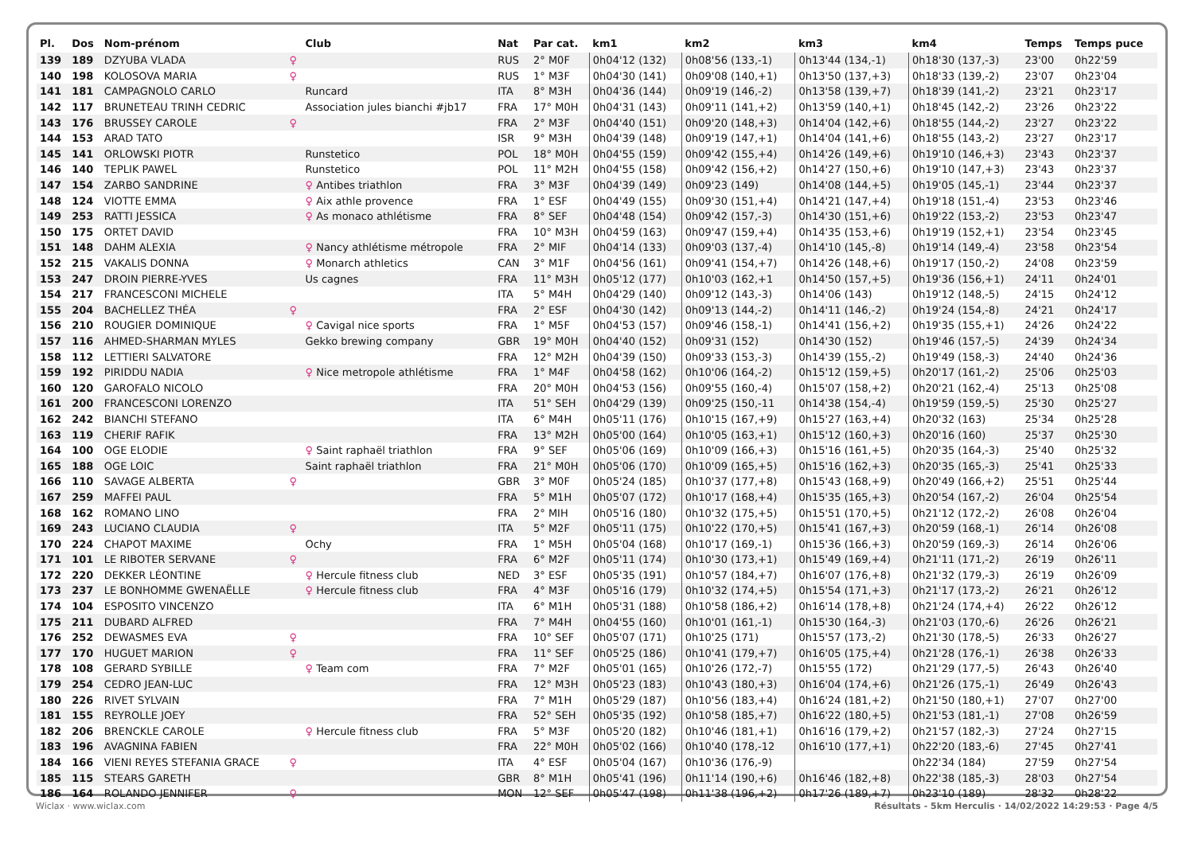| Pl. | Dos | Nom-prénom | | Club | Nat | Par cat. | km1 | km2 | km3 | km4 | Temps | Temps puce |
| --- | --- | --- | --- | --- | --- | --- | --- | --- | --- | --- | --- | --- |
| 139 | 189 | DZYUBA VLADA | ♀ | | RUS | 2° M0F | 0h04'12 (132) | 0h08'56 (133,-1) | 0h13'44 (134,-1) | 0h18'30 (137,-3) | 23'00 | 0h22'59 |
| 140 | 198 | KOLOSOVA MARIA | ♀ | | RUS | 1° M3F | 0h04'30 (141) | 0h09'08 (140,+1) | 0h13'50 (137,+3) | 0h18'33 (139,-2) | 23'07 | 0h23'04 |
| 141 | 181 | CAMPAGNOLO CARLO | | Runcard | ITA | 8° M3H | 0h04'36 (144) | 0h09'19 (146,-2) | 0h13'58 (139,+7) | 0h18'39 (141,-2) | 23'21 | 0h23'17 |
| 142 | 117 | BRUNETEAU TRINH CEDRIC | | Association jules bianchi #jb17 | FRA | 17° M0H | 0h04'31 (143) | 0h09'11 (141,+2) | 0h13'59 (140,+1) | 0h18'45 (142,-2) | 23'26 | 0h23'22 |
| 143 | 176 | BRUSSEY CAROLE | ♀ | | FRA | 2° M3F | 0h04'40 (151) | 0h09'20 (148,+3) | 0h14'04 (142,+6) | 0h18'55 (144,-2) | 23'27 | 0h23'22 |
| 144 | 153 | ARAD TATO | | | ISR | 9° M3H | 0h04'39 (148) | 0h09'19 (147,+1) | 0h14'04 (141,+6) | 0h18'55 (143,-2) | 23'27 | 0h23'17 |
| 145 | 141 | ORLOWSKI PIOTR | | Runstetico | POL | 18° M0H | 0h04'55 (159) | 0h09'42 (155,+4) | 0h14'26 (149,+6) | 0h19'10 (146,+3) | 23'43 | 0h23'37 |
| 146 | 140 | TEPLIK PAWEL | | Runstetico | POL | 11° M2H | 0h04'55 (158) | 0h09'42 (156,+2) | 0h14'27 (150,+6) | 0h19'10 (147,+3) | 23'43 | 0h23'37 |
| 147 | 154 | ZARBO SANDRINE | | ♀ Antibes triathlon | FRA | 3° M3F | 0h04'39 (149) | 0h09'23 (149) | 0h14'08 (144,+5) | 0h19'05 (145,-1) | 23'44 | 0h23'37 |
| 148 | 124 | VIOTTE EMMA | | ♀ Aix athle provence | FRA | 1° ESF | 0h04'49 (155) | 0h09'30 (151,+4) | 0h14'21 (147,+4) | 0h19'18 (151,-4) | 23'53 | 0h23'46 |
| 149 | 253 | RATTI JESSICA | | ♀ As monaco athlétisme | FRA | 8° SEF | 0h04'48 (154) | 0h09'42 (157,-3) | 0h14'30 (151,+6) | 0h19'22 (153,-2) | 23'53 | 0h23'47 |
| 150 | 175 | ORTET DAVID | | | FRA | 10° M3H | 0h04'59 (163) | 0h09'47 (159,+4) | 0h14'35 (153,+6) | 0h19'19 (152,+1) | 23'54 | 0h23'45 |
| 151 | 148 | DAHM ALEXIA | | ♀ Nancy athlétisme métropole | FRA | 2° MIF | 0h04'14 (133) | 0h09'03 (137,-4) | 0h14'10 (145,-8) | 0h19'14 (149,-4) | 23'58 | 0h23'54 |
| 152 | 215 | VAKALIS DONNA | | ♀ Monarch athletics | CAN | 3° M1F | 0h04'56 (161) | 0h09'41 (154,+7) | 0h14'26 (148,+6) | 0h19'17 (150,-2) | 24'08 | 0h23'59 |
| 153 | 247 | DROIN PIERRE-YVES | | Us cagnes | FRA | 11° M3H | 0h05'12 (177) | 0h10'03 (162,+1 | 0h14'50 (157,+5) | 0h19'36 (156,+1) | 24'11 | 0h24'01 |
| 154 | 217 | FRANCESCONI MICHELE | | | ITA | 5° M4H | 0h04'29 (140) | 0h09'12 (143,-3) | 0h14'06 (143) | 0h19'12 (148,-5) | 24'15 | 0h24'12 |
| 155 | 204 | BACHELLEZ THÉA | ♀ | | FRA | 2° ESF | 0h04'30 (142) | 0h09'13 (144,-2) | 0h14'11 (146,-2) | 0h19'24 (154,-8) | 24'21 | 0h24'17 |
| 156 | 210 | ROUGIER DOMINIQUE | | ♀ Cavigal nice sports | FRA | 1° M5F | 0h04'53 (157) | 0h09'46 (158,-1) | 0h14'41 (156,+2) | 0h19'35 (155,+1) | 24'26 | 0h24'22 |
| 157 | 116 | AHMED-SHARMAN MYLES | | Gekko brewing company | GBR | 19° M0H | 0h04'40 (152) | 0h09'31 (152) | 0h14'30 (152) | 0h19'46 (157,-5) | 24'39 | 0h24'34 |
| 158 | 112 | LETTIERI SALVATORE | | | FRA | 12° M2H | 0h04'39 (150) | 0h09'33 (153,-3) | 0h14'39 (155,-2) | 0h19'49 (158,-3) | 24'40 | 0h24'36 |
| 159 | 192 | PIRIDDU NADIA | | ♀ Nice metropole athlétisme | FRA | 1° M4F | 0h04'58 (162) | 0h10'06 (164,-2) | 0h15'12 (159,+5) | 0h20'17 (161,-2) | 25'06 | 0h25'03 |
| 160 | 120 | GAROFALO NICOLO | | | FRA | 20° M0H | 0h04'53 (156) | 0h09'55 (160,-4) | 0h15'07 (158,+2) | 0h20'21 (162,-4) | 25'13 | 0h25'08 |
| 161 | 200 | FRANCESCONI LORENZO | | | ITA | 51° SEH | 0h04'29 (139) | 0h09'25 (150,-11 | 0h14'38 (154,-4) | 0h19'59 (159,-5) | 25'30 | 0h25'27 |
| 162 | 242 | BIANCHI STEFANO | | | ITA | 6° M4H | 0h05'11 (176) | 0h10'15 (167,+9) | 0h15'27 (163,+4) | 0h20'32 (163) | 25'34 | 0h25'28 |
| 163 | 119 | CHERIF RAFIK | | | FRA | 13° M2H | 0h05'00 (164) | 0h10'05 (163,+1) | 0h15'12 (160,+3) | 0h20'16 (160) | 25'37 | 0h25'30 |
| 164 | 100 | OGE ELODIE | | ♀ Saint raphaël triathlon | FRA | 9° SEF | 0h05'06 (169) | 0h10'09 (166,+3) | 0h15'16 (161,+5) | 0h20'35 (164,-3) | 25'40 | 0h25'32 |
| 165 | 188 | OGE LOIC | | Saint raphaël triathlon | FRA | 21° M0H | 0h05'06 (170) | 0h10'09 (165,+5) | 0h15'16 (162,+3) | 0h20'35 (165,-3) | 25'41 | 0h25'33 |
| 166 | 110 | SAVAGE ALBERTA | ♀ | | GBR | 3° M0F | 0h05'24 (185) | 0h10'37 (177,+8) | 0h15'43 (168,+9) | 0h20'49 (166,+2) | 25'51 | 0h25'44 |
| 167 | 259 | MAFFEI PAUL | | | FRA | 5° M1H | 0h05'07 (172) | 0h10'17 (168,+4) | 0h15'35 (165,+3) | 0h20'54 (167,-2) | 26'04 | 0h25'54 |
| 168 | 162 | ROMANO LINO | | | FRA | 2° MIH | 0h05'16 (180) | 0h10'32 (175,+5) | 0h15'51 (170,+5) | 0h21'12 (172,-2) | 26'08 | 0h26'04 |
| 169 | 243 | LUCIANO CLAUDIA | ♀ | | ITA | 5° M2F | 0h05'11 (175) | 0h10'22 (170,+5) | 0h15'41 (167,+3) | 0h20'59 (168,-1) | 26'14 | 0h26'08 |
| 170 | 224 | CHAPOT MAXIME | | Ochy | FRA | 1° M5H | 0h05'04 (168) | 0h10'17 (169,-1) | 0h15'36 (166,+3) | 0h20'59 (169,-3) | 26'14 | 0h26'06 |
| 171 | 101 | LE RIBOTER SERVANE | ♀ | | FRA | 6° M2F | 0h05'11 (174) | 0h10'30 (173,+1) | 0h15'49 (169,+4) | 0h21'11 (171,-2) | 26'19 | 0h26'11 |
| 172 | 220 | DEKKER LÉONTINE | | ♀ Hercule fitness club | NED | 3° ESF | 0h05'35 (191) | 0h10'57 (184,+7) | 0h16'07 (176,+8) | 0h21'32 (179,-3) | 26'19 | 0h26'09 |
| 173 | 237 | LE BONHOMME GWENAËLLE | | ♀ Hercule fitness club | FRA | 4° M3F | 0h05'16 (179) | 0h10'32 (174,+5) | 0h15'54 (171,+3) | 0h21'17 (173,-2) | 26'21 | 0h26'12 |
| 174 | 104 | ESPOSITO VINCENZO | | | ITA | 6° M1H | 0h05'31 (188) | 0h10'58 (186,+2) | 0h16'14 (178,+8) | 0h21'24 (174,+4) | 26'22 | 0h26'12 |
| 175 | 211 | DUBARD ALFRED | | | FRA | 7° M4H | 0h04'55 (160) | 0h10'01 (161,-1) | 0h15'30 (164,-3) | 0h21'03 (170,-6) | 26'26 | 0h26'21 |
| 176 | 252 | DEWASMES EVA | ♀ | | FRA | 10° SEF | 0h05'07 (171) | 0h10'25 (171) | 0h15'57 (173,-2) | 0h21'30 (178,-5) | 26'33 | 0h26'27 |
| 177 | 170 | HUGUET MARION | ♀ | | FRA | 11° SEF | 0h05'25 (186) | 0h10'41 (179,+7) | 0h16'05 (175,+4) | 0h21'28 (176,-1) | 26'38 | 0h26'33 |
| 178 | 108 | GERARD SYBILLE | | ♀ Team com | FRA | 7° M2F | 0h05'01 (165) | 0h10'26 (172,-7) | 0h15'55 (172) | 0h21'29 (177,-5) | 26'43 | 0h26'40 |
| 179 | 254 | CEDRO JEAN-LUC | | | FRA | 12° M3H | 0h05'23 (183) | 0h10'43 (180,+3) | 0h16'04 (174,+6) | 0h21'26 (175,-1) | 26'49 | 0h26'43 |
| 180 | 226 | RIVET SYLVAIN | | | FRA | 7° M1H | 0h05'29 (187) | 0h10'56 (183,+4) | 0h16'24 (181,+2) | 0h21'50 (180,+1) | 27'07 | 0h27'00 |
| 181 | 155 | REYROLLE JOEY | | | FRA | 52° SEH | 0h05'35 (192) | 0h10'58 (185,+7) | 0h16'22 (180,+5) | 0h21'53 (181,-1) | 27'08 | 0h26'59 |
| 182 | 206 | BRENCKLE CAROLE | | ♀ Hercule fitness club | FRA | 5° M3F | 0h05'20 (182) | 0h10'46 (181,+1) | 0h16'16 (179,+2) | 0h21'57 (182,-3) | 27'24 | 0h27'15 |
| 183 | 196 | AVAGNINA FABIEN | | | FRA | 22° M0H | 0h05'02 (166) | 0h10'40 (178,-12 | 0h16'10 (177,+1) | 0h22'20 (183,-6) | 27'45 | 0h27'41 |
| 184 | 166 | VIENI REYES STEFANIA GRACE | ♀ | | ITA | 4° ESF | 0h05'04 (167) | 0h10'36 (176,-9) | | 0h22'34 (184) | 27'59 | 0h27'54 |
| 185 | 115 | STEARS GARETH | | | GBR | 8° M1H | 0h05'41 (196) | 0h11'14 (190,+6) | 0h16'46 (182,+8) | 0h22'38 (185,-3) | 28'03 | 0h27'54 |
| 186 | 164 | ROLANDO JENNIFER | ♀ | | MON | 12° SEF | 0h05'47 (198) | 0h11'38 (196,+2) | 0h17'26 (189,+7) | 0h23'10 (189) | 28'32 | 0h28'22 |
Wiclax · www.wiclax.com Résultats - 5km Herculis · 14/02/2022 14:29:53 · Page 4/5